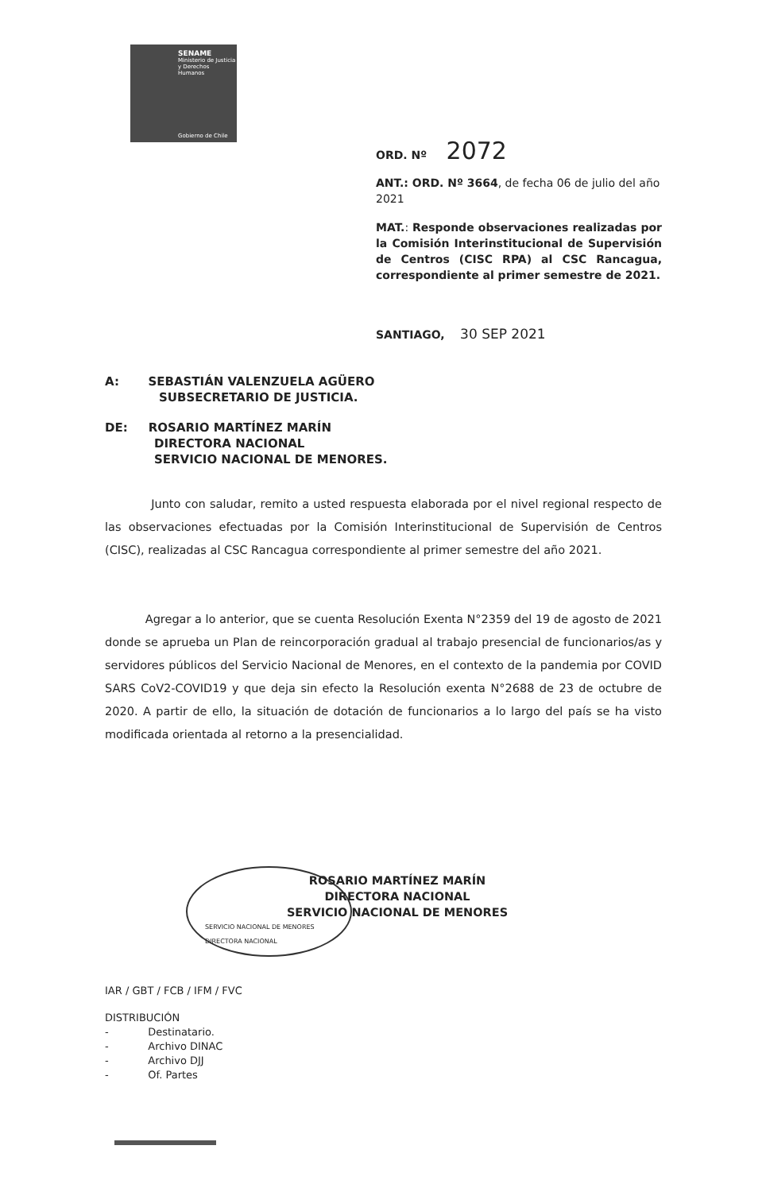SENAME
Ministerio de Justicia y Derechos Humanos
Gobierno de Chile
ORD. Nº 2072
ANT.: ORD. Nº 3664, de fecha 06 de julio del año 2021
MAT.: Responde observaciones realizadas por la Comisión Interinstitucional de Supervisión de Centros (CISC RPA) al CSC Rancagua, correspondiente al primer semestre de 2021.
SANTIAGO, 30 SEP 2021
A: SEBASTIÁN VALENZUELA AGÜERO
SUBSECRETARIO DE JUSTICIA.
DE: ROSARIO MARTÍNEZ MARÍN
DIRECTORA NACIONAL
SERVICIO NACIONAL DE MENORES.
Junto con saludar, remito a usted respuesta elaborada por el nivel regional respecto de las observaciones efectuadas por la Comisión Interinstitucional de Supervisión de Centros (CISC), realizadas al CSC Rancagua correspondiente al primer semestre del año 2021.
Agregar a lo anterior, que se cuenta Resolución Exenta N°2359 del 19 de agosto de 2021 donde se aprueba un Plan de reincorporación gradual al trabajo presencial de funcionarios/as y servidores públicos del Servicio Nacional de Menores, en el contexto de la pandemia por COVID SARS CoV2-COVID19 y que deja sin efecto la Resolución exenta N°2688 de 23 de octubre de 2020. A partir de ello, la situación de dotación de funcionarios a lo largo del país se ha visto modificada orientada al retorno a la presencialidad.
ROSARIO MARTÍNEZ MARÍN
DIRECTORA NACIONAL
SERVICIO NACIONAL DE MENORES
SERVICIO NACIONAL DE MENORES
DIRECTORA NACIONAL
IAR / GBT / FCB / IFM / FVC
DISTRIBUCIÓN
- Destinatario.
- Archivo DINAC
- Archivo DJJ
- Of. Partes